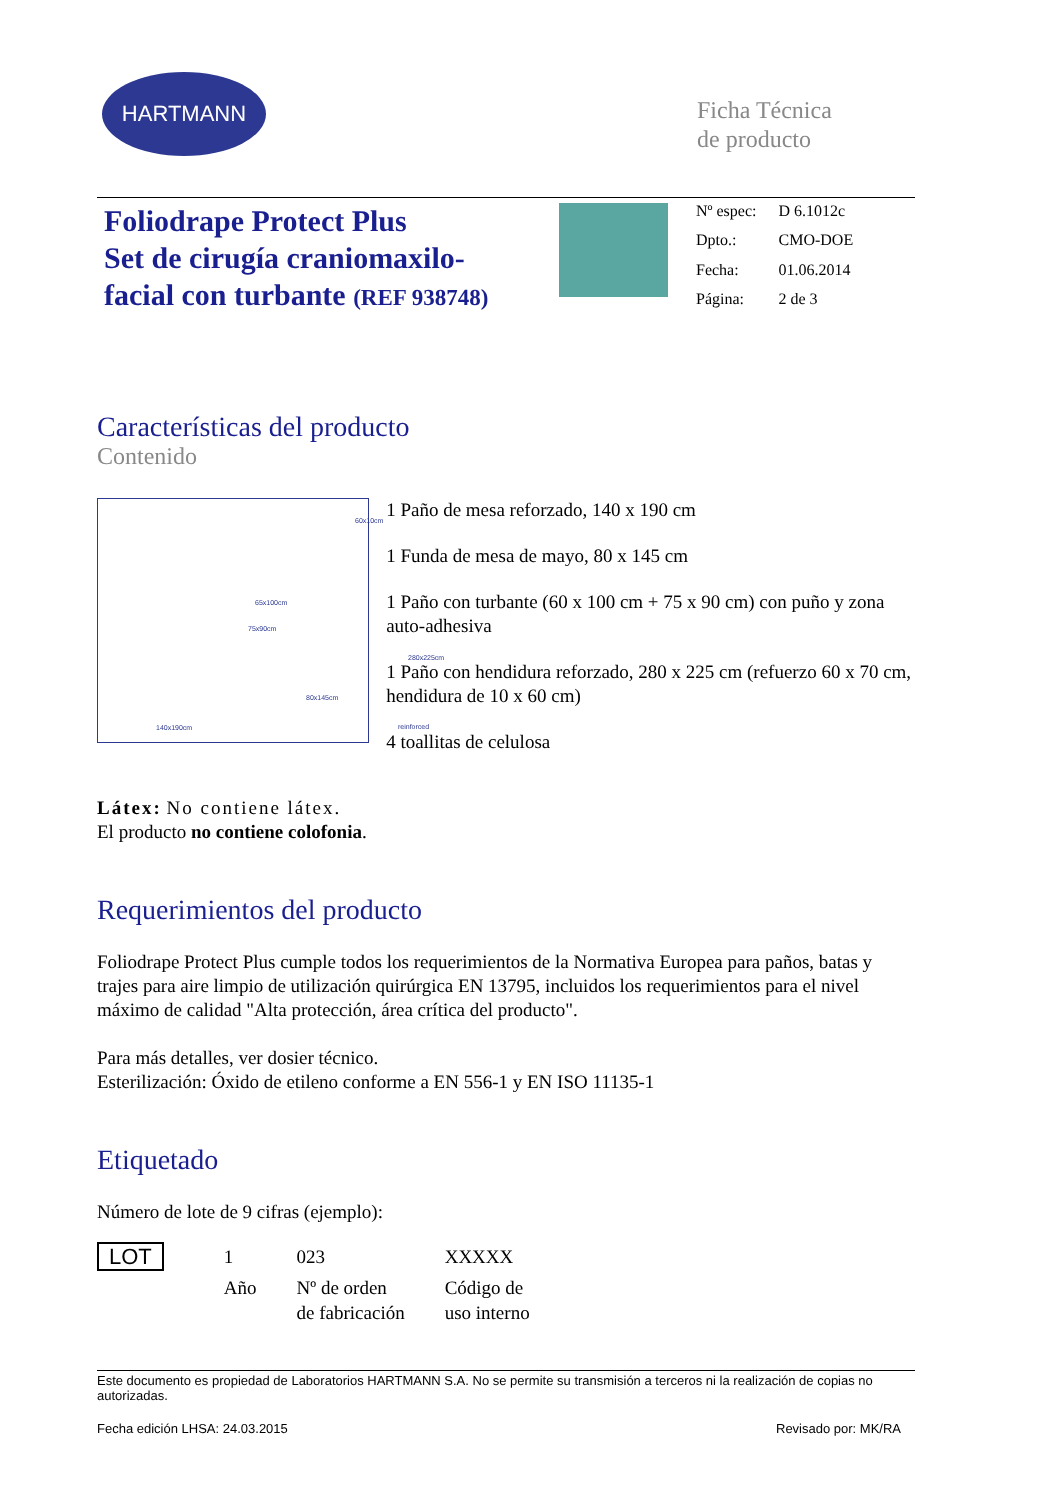HARTMANN
Ficha Técnica
de producto
Foliodrape Protect Plus
Set de cirugía craniomaxilo-
facial con turbante (REF 938748)
| Nº espec: | D 6.1012c |
| Dpto.: | CMO-DOE |
| Fecha: | 01.06.2014 |
| Página: | 2 de 3 |
Características del producto
Contenido
60x10cm
65x100cm
75x90cm
280x225cm
80x145cm
140x190cm reinforced
1 Paño de mesa reforzado, 140 x 190 cm
1 Funda de mesa de mayo, 80 x 145 cm
1 Paño con turbante (60 x 100 cm + 75 x 90 cm) con puño y zona auto-adhesiva
1 Paño con hendidura reforzado, 280 x 225 cm (refuerzo 60 x 70 cm, hendidura de 10 x 60 cm)
4 toallitas de celulosa
Látex: No contiene látex.
El producto no contiene colofonia.
Requerimientos del producto
Foliodrape Protect Plus cumple todos los requerimientos de la Normativa Europea para paños, batas y trajes para aire limpio de utilización quirúrgica EN 13795, incluidos los requerimientos para el nivel máximo de calidad "Alta protección, área crítica del producto".
Para más detalles, ver dosier técnico.
Esterilización: Óxido de etileno conforme a EN 556-1 y EN ISO 11135-1
Etiquetado
Número de lote de 9 cifras (ejemplo):
| LOT | 1 | 023 | XXXXX |
| | Año | Nº de orden de fabricación | Código de uso interno |
Este documento es propiedad de Laboratorios HARTMANN S.A. No se permite su transmisión a terceros ni la realización de copias no autorizadas.
Fecha edición LHSA: 24.03.2015 Revisado por: MK/RA